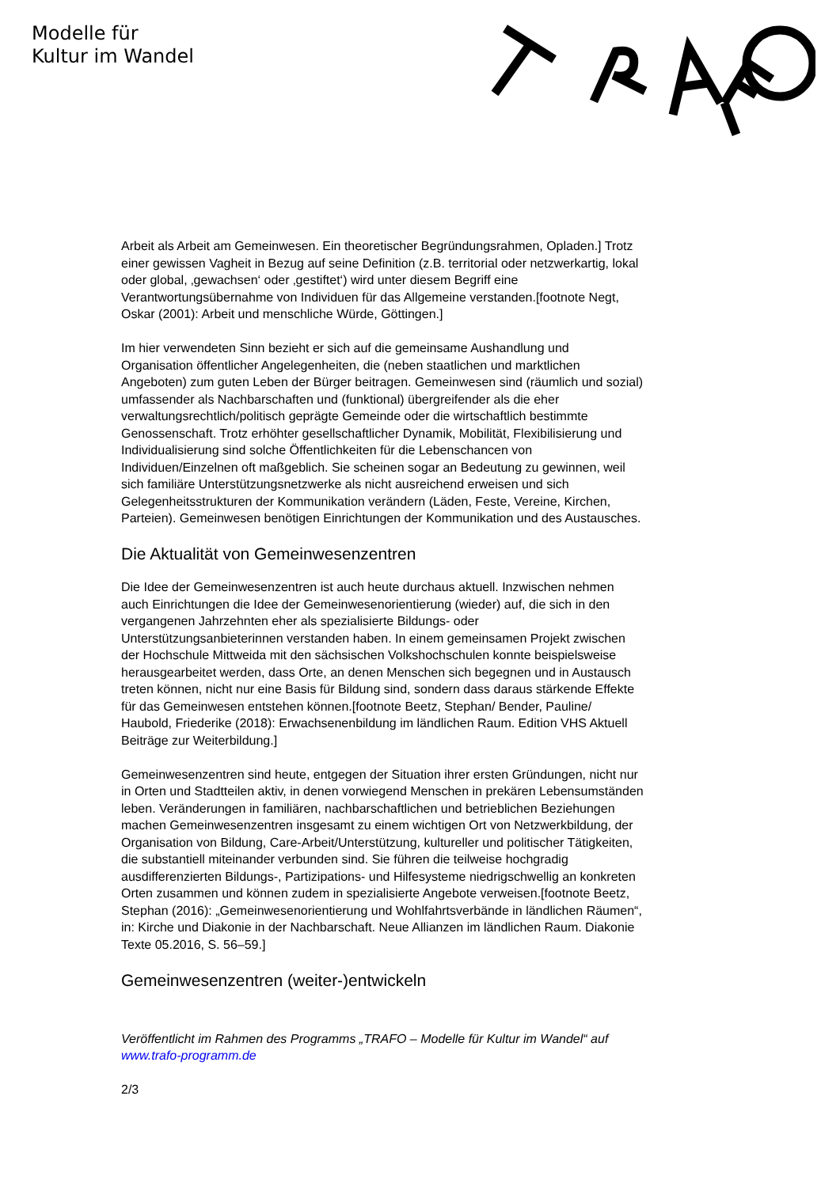Modelle für
Kultur im Wandel
Arbeit als Arbeit am Gemeinwesen. Ein theoretischer Begründungsrahmen, Opladen.] Trotz einer gewissen Vagheit in Bezug auf seine Definition (z.B. territorial oder netzwerkartig, lokal oder global, ‚gewachsen‘ oder ‚gestiftet‘) wird unter diesem Begriff eine Verantwortungsübernahme von Individuen für das Allgemeine verstanden.[footnote Negt, Oskar (2001): Arbeit und menschliche Würde, Göttingen.]
Im hier verwendeten Sinn bezieht er sich auf die gemeinsame Aushandlung und Organisation öffentlicher Angelegenheiten, die (neben staatlichen und marktlichen Angeboten) zum guten Leben der Bürger beitragen. Gemeinwesen sind (räumlich und sozial) umfassender als Nachbarschaften und (funktional) übergreifender als die eher verwaltungsrechtlich/politisch geprägte Gemeinde oder die wirtschaftlich bestimmte Genossenschaft. Trotz erhöhter gesellschaftlicher Dynamik, Mobilität, Flexibilisierung und Individualisierung sind solche Öffentlichkeiten für die Lebenschancen von Individuen/Einzelnen oft maßgeblich. Sie scheinen sogar an Bedeutung zu gewinnen, weil sich familiäre Unterstützungsnetzwerke als nicht ausreichend erweisen und sich Gelegenheitsstrukturen der Kommunikation verändern (Läden, Feste, Vereine, Kirchen, Parteien). Gemeinwesen benötigen Einrichtungen der Kommunikation und des Austausches.
Die Aktualität von Gemeinwesenzentren
Die Idee der Gemeinwesenzentren ist auch heute durchaus aktuell. Inzwischen nehmen auch Einrichtungen die Idee der Gemeinwesenorientierung (wieder) auf, die sich in den vergangenen Jahrzehnten eher als spezialisierte Bildungs- oder Unterstützungsanbieterinnen verstanden haben. In einem gemeinsamen Projekt zwischen der Hochschule Mittweida mit den sächsischen Volkshochschulen konnte beispielsweise herausgearbeitet werden, dass Orte, an denen Menschen sich begegnen und in Austausch treten können, nicht nur eine Basis für Bildung sind, sondern dass daraus stärkende Effekte für das Gemeinwesen entstehen können.[footnote Beetz, Stephan/ Bender, Pauline/ Haubold, Friederike (2018): Erwachsenenbildung im ländlichen Raum. Edition VHS Aktuell Beiträge zur Weiterbildung.]
Gemeinwesenzentren sind heute, entgegen der Situation ihrer ersten Gründungen, nicht nur in Orten und Stadtteilen aktiv, in denen vorwiegend Menschen in prekären Lebensumständen leben. Veränderungen in familiären, nachbarschaftlichen und betrieblichen Beziehungen machen Gemeinwesenzentren insgesamt zu einem wichtigen Ort von Netzwerkbildung, der Organisation von Bildung, Care-Arbeit/Unterstützung, kultureller und politischer Tätigkeiten, die substantiell miteinander verbunden sind. Sie führen die teilweise hochgradig ausdifferenzierten Bildungs-, Partizipations- und Hilfesysteme niedrigschwellig an konkreten Orten zusammen und können zudem in spezialisierte Angebote verweisen.[footnote Beetz, Stephan (2016): „Gemeinwesenorientierung und Wohlfahrtsverbände in ländlichen Räumen“, in: Kirche und Diakonie in der Nachbarschaft. Neue Allianzen im ländlichen Raum. Diakonie Texte 05.2016, S. 56–59.]
Gemeinwesenzentren (weiter-)entwickeln
Veröffentlicht im Rahmen des Programms „TRAFO – Modelle für Kultur im Wandel“ auf www.trafo-programm.de
2/3